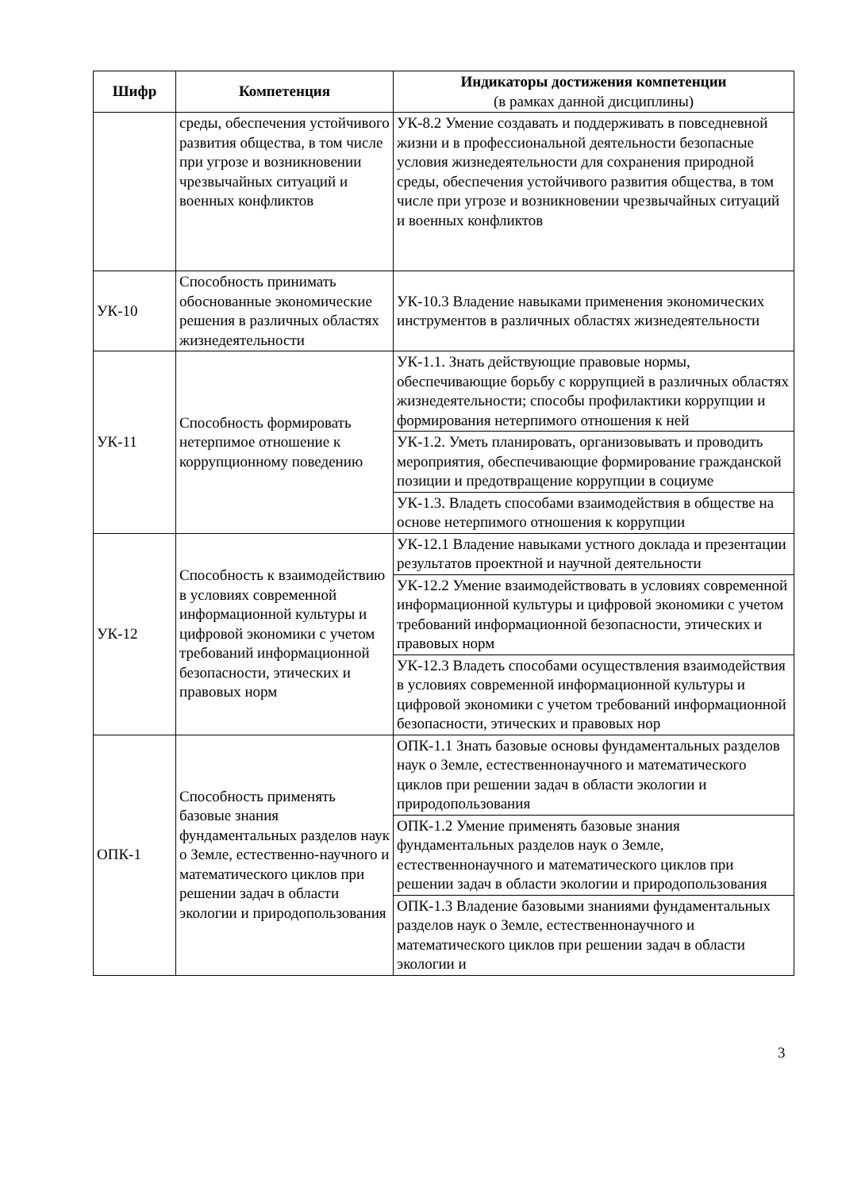| Шифр | Компетенция | Индикаторы достижения компетенции (в рамках данной дисциплины) |
| --- | --- | --- |
| | среды, обеспечения устойчивого развития общества, в том числе при угрозе и возникновении чрезвычайных ситуаций и военных конфликтов | УК-8.2 Умение создавать и поддерживать в повседневной жизни и в профессиональной деятельности безопасные условия жизнедеятельности для сохранения природной среды, обеспечения устойчивого развития общества, в том числе при угрозе и возникновении чрезвычайных ситуаций и военных конфликтов |
| УК-10 | Способность принимать обоснованные экономические решения в различных областях жизнедеятельности | УК-10.3 Владение навыками применения экономических инструментов в различных областях жизнедеятельности |
| УК-11 | Способность формировать нетерпимое отношение к коррупционному поведению | УК-1.1. Знать действующие правовые нормы, обеспечивающие борьбу с коррупцией в различных областях жизнедеятельности; способы профилактики коррупции и формирования нетерпимого отношения к ней |
| | | УК-1.2. Уметь планировать, организовывать и проводить мероприятия, обеспечивающие формирование гражданской позиции и предотвращение коррупции в социуме |
| | | УК-1.3. Владеть способами взаимодействия в обществе на основе нетерпимого отношения к коррупции |
| УК-12 | Способность к взаимодействию в условиях современной информационной культуры и цифровой экономики с учетом требований информационной безопасности, этических и правовых норм | УК-12.1 Владение навыками устного доклада и презентации результатов проектной и научной деятельности |
| | | УК-12.2 Умение взаимодействовать в условиях современной информационной культуры и цифровой экономики с учетом требований информационной безопасности, этических и правовых норм |
| | | УК-12.3 Владеть способами осуществления взаимодействия в условиях современной информационной культуры и цифровой экономики с учетом требований информационной безопасности, этических и правовых нор |
| ОПК-1 | Способность применять базовые знания фундаментальных разделов наук о Земле, естественно-научного и математического циклов при решении задач в области экологии и природопользования | ОПК-1.1 Знать базовые основы фундаментальных разделов наук о Земле, естественнонаучного и математического циклов при решении задач в области экологии и природопользования |
| | | ОПК-1.2 Умение применять базовые знания фундаментальных разделов наук о Земле, естественнонаучного и математического циклов при решении задач в области экологии и природопользования |
| | | ОПК-1.3 Владение базовыми знаниями фундаментальных разделов наук о Земле, естественнонаучного и математического циклов при решении задач в области экологии и |
3